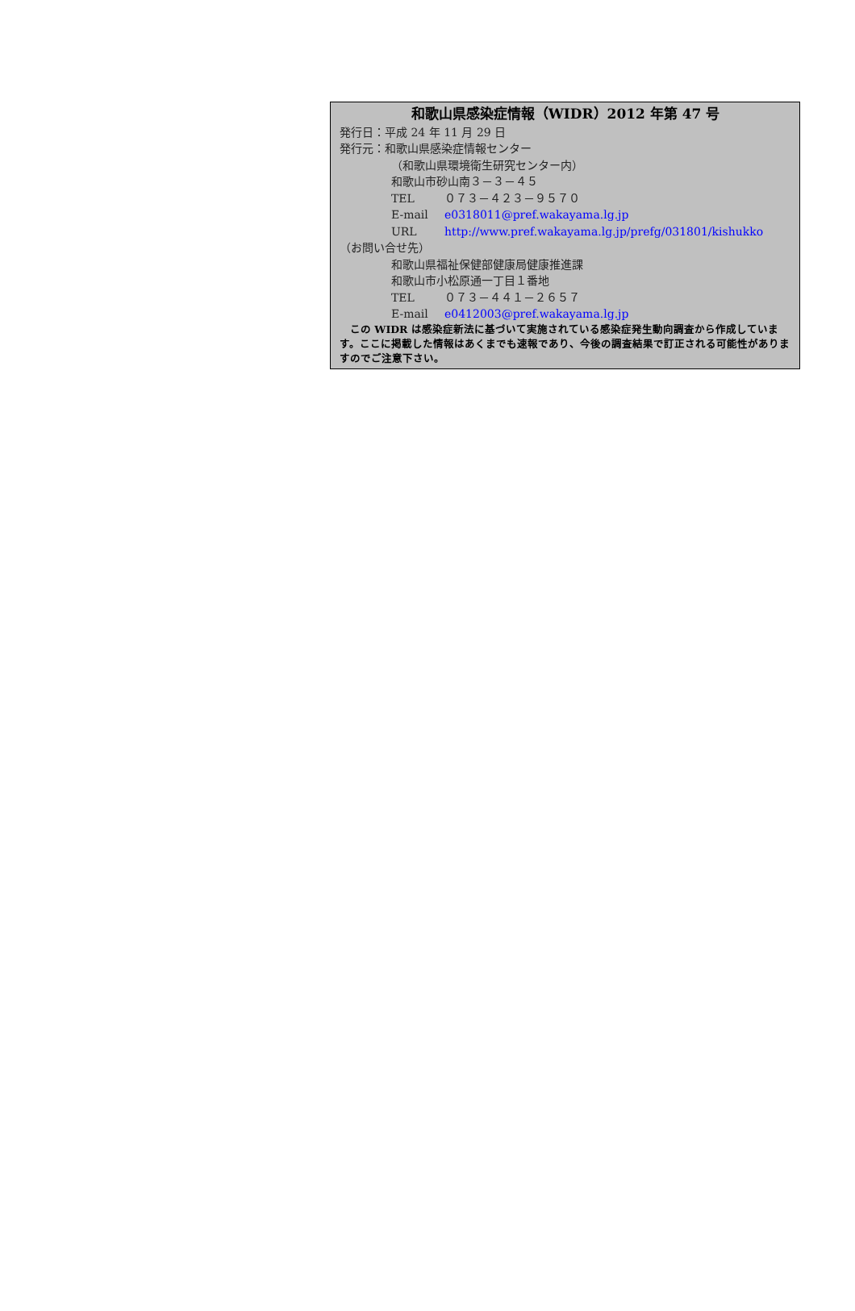和歌山県感染症情報（WIDR）2012 年第 47 号
発行日：平成 24 年 11 月 29 日
発行元：和歌山県感染症情報センター
（和歌山県環境衛生研究センター内）
和歌山市砂山南３－３－４５
TEL ０７３－４２３－９５７０
E-mail e0318011@pref.wakayama.lg.jp
URL http://www.pref.wakayama.lg.jp/prefg/031801/kishukko
（お問い合せ先）
和歌山県福祉保健部健康局健康推進課
和歌山市小松原通一丁目１番地
TEL ０７３－４４１－２６５７
E-mail e0412003@pref.wakayama.lg.jp
　この WIDR は感染症新法に基づいて実施されている感染症発生動向調査から作成しています。ここに掲載した情報はあくまでも速報であり、今後の調査結果で訂正される可能性がありますのでご注意下さい。